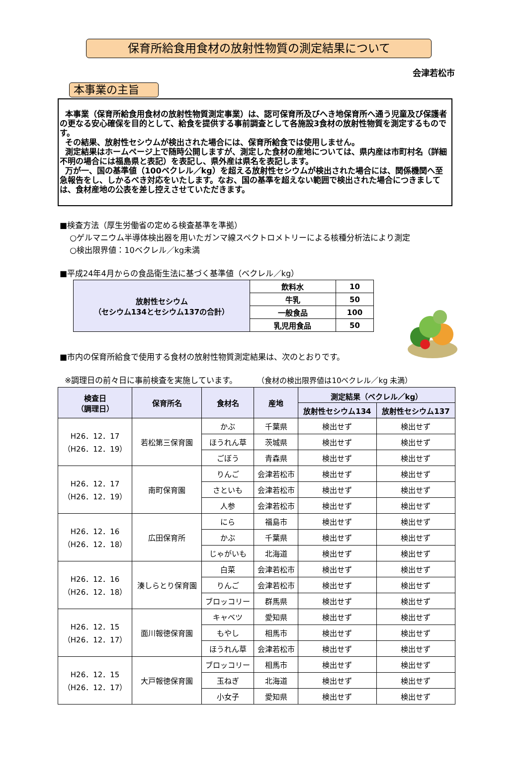保育所給食用食材の放射性物質の測定結果について
会津若松市
本事業の主旨
本事業（保育所給食用食材の放射性物質測定事業）は、認可保育所及びへき地保育所へ通う児童及び保護者の更なる安心確保を目的として、給食を提供する事前調査として各施設3食材の放射性物質を測定するものです。
その結果、放射性セシウムが検出された場合には、保育所給食では使用しません。
測定結果はホームページ上で随時公開しますが、測定した食材の産地については、県内産は市町村名（詳細不明の場合には福島県と表記）を表記し、県外産は県名を表記します。
万が一、国の基準値（100ベクレル／kg）を超える放射性セシウムが検出された場合には、関係機関へ至急報告をし、しかるべき対応をいたします。なお、国の基準を超えない範囲で検出された場合につきましては、食材産地の公表を差し控えさせていただきます。
■検査方法（厚生労働省の定める検査基準を準拠）
○ゲルマニウム半導体検出器を用いたガンマ線スペクトロメトリーによる核種分析法により測定
○検出限界値：10ベクレル／kg未満
■平成24年4月からの食品衛生法に基づく基準値（ベクレル／kg）
| 放射性セシウム （セシウム134とセシウム137の合計） | 飲料水 | 10 |
| | 牛乳 | 50 |
| | 一般食品 | 100 |
| | 乳児用食品 | 50 |
■市内の保育所給食で使用する食材の放射性物質測定結果は、次のとおりです。
※調理日の前々日に事前検査を実施しています。　　　（食材の検出限界値は10ベクレル／kg 未満）
| 検査日 （調理日） | 保育所名 | 食材名 | 産地 | 測定結果（ベクレル／kg） | |
| --- | --- | --- | --- | --- | --- |
| | | | | 放射性セシウム134 | 放射性セシウム137 |
| H26．12．17 （H26．12．19） | 若松第三保育園 | かぶ | 千葉県 | 検出せず | 検出せず |
| | | ほうれん草 | 茨城県 | 検出せず | 検出せず |
| | | ごぼう | 青森県 | 検出せず | 検出せず |
| H26．12．17 （H26．12．19） | 南町保育園 | りんご | 会津若松市 | 検出せず | 検出せず |
| | | さといも | 会津若松市 | 検出せず | 検出せず |
| | | 人参 | 会津若松市 | 検出せず | 検出せず |
| H26．12．16 （H26．12．18） | 広田保育所 | にら | 福島市 | 検出せず | 検出せず |
| | | かぶ | 千葉県 | 検出せず | 検出せず |
| | | じゃがいも | 北海道 | 検出せず | 検出せず |
| H26．12．16 （H26．12．18） | 湊しらとり保育園 | 白菜 | 会津若松市 | 検出せず | 検出せず |
| | | りんご | 会津若松市 | 検出せず | 検出せず |
| | | ブロッコリー | 群馬県 | 検出せず | 検出せず |
| H26．12．15 （H26．12．17） | 面川報徳保育園 | キャベツ | 愛知県 | 検出せず | 検出せず |
| | | もやし | 相馬市 | 検出せず | 検出せず |
| | | ほうれん草 | 会津若松市 | 検出せず | 検出せず |
| H26．12．15 （H26．12．17） | 大戸報徳保育園 | ブロッコリー | 相馬市 | 検出せず | 検出せず |
| | | 玉ねぎ | 北海道 | 検出せず | 検出せず |
| | | 小女子 | 愛知県 | 検出せず | 検出せず |